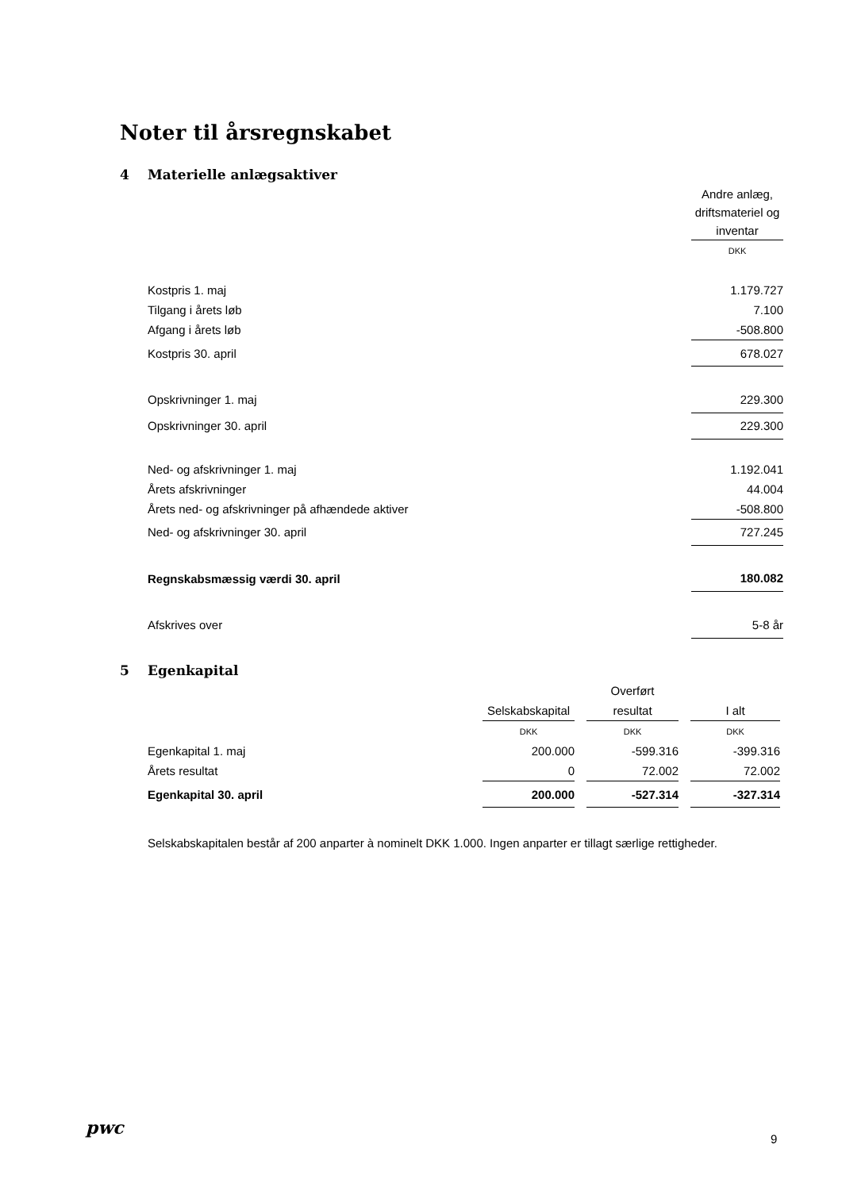Noter til årsregnskabet
4 Materielle anlægsaktiver
| | Andre anlæg, driftsmateriel og inventar |
| | DKK |
| Kostpris 1. maj | 1.179.727 |
| Tilgang i årets løb | 7.100 |
| Afgang i årets løb | -508.800 |
| Kostpris 30. april | 678.027 |
| Opskrivninger 1. maj | 229.300 |
| Opskrivninger 30. april | 229.300 |
| Ned- og afskrivninger 1. maj | 1.192.041 |
| Årets afskrivninger | 44.004 |
| Årets ned- og afskrivninger på afhændede aktiver | -508.800 |
| Ned- og afskrivninger 30. april | 727.245 |
| Regnskabsmæssig værdi 30. april | 180.082 |
| Afskrives over | 5-8 år |
5 Egenkapital
| | | | Overført | | |
| | Selskabskapital | | resultat | | I alt |
| | DKK | | DKK | | DKK |
| Egenkapital 1. maj | 200.000 | | -599.316 | | -399.316 |
| Årets resultat | 0 | | 72.002 | | 72.002 |
| Egenkapital 30. april | 200.000 | | -527.314 | | -327.314 |
Selskabskapitalen består af 200 anparter à nominelt DKK 1.000. Ingen anparter er tillagt særlige rettigheder.
pwc
9